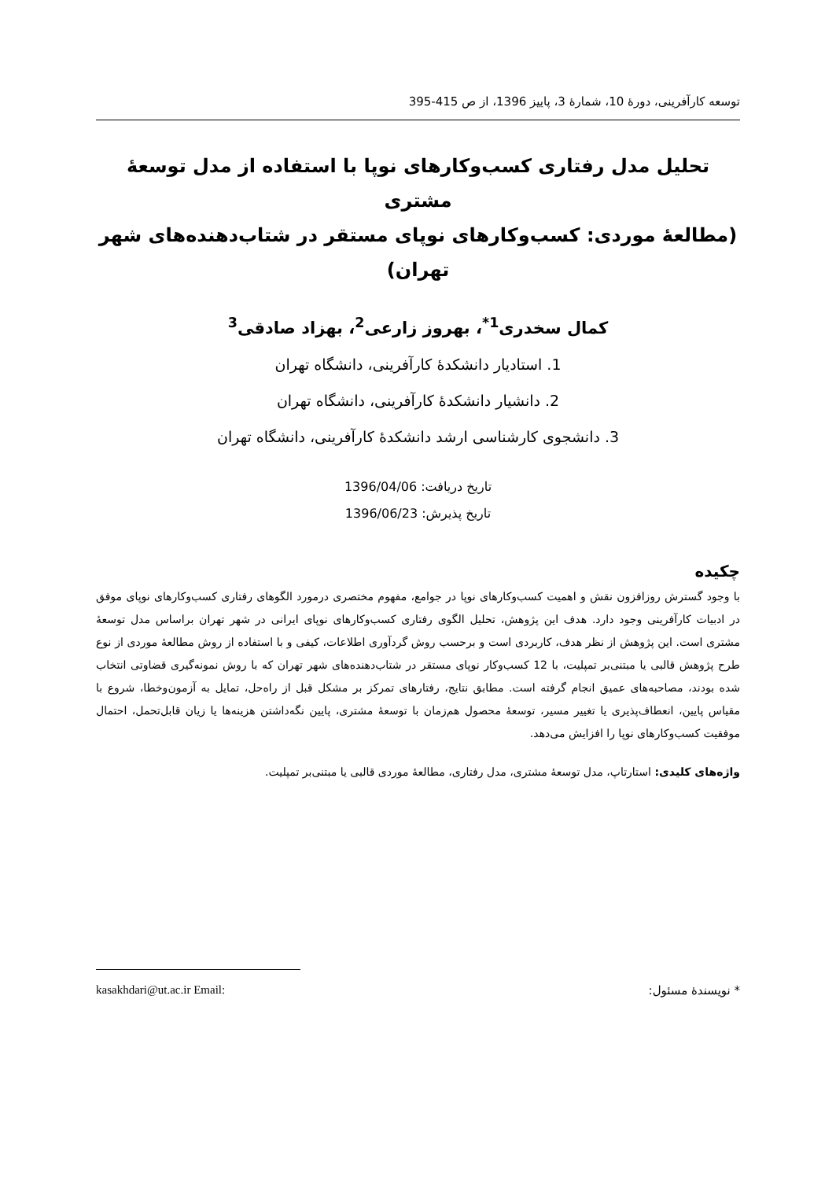توسعه کارآفرینی، دورۀ 10، شمارۀ 3، پاییز 1396، از ص 415-395
تحلیل مدل رفتاری کسب‌وکارهای نوپا با استفاده از مدل توسعۀ مشتری
(مطالعۀ موردی: کسب‌وکارهای نوپای مستقر در شتاب‌دهنده‌های شهر تهران)
کمال سخدری<sup>1*</sup>، بهروز زارعی<sup>2</sup>، بهزاد صادقی<sup>3</sup>
1. استادیار دانشکدۀ کارآفرینی، دانشگاه تهران
2. دانشیار دانشکدۀ کارآفرینی، دانشگاه تهران
3. دانشجوی کارشناسی ارشد دانشکدۀ کارآفرینی، دانشگاه تهران
تاریخ دریافت: 1396/04/06
تاریخ پذیرش: 1396/06/23
چکیده
با وجود گسترش روزافزون نقش و اهمیت کسب‌وکارهای نوپا در جوامع، مفهوم مختصری درمورد الگوهای رفتاری کسب‌وکارهای نوپای موفق در ادبیات کارآفرینی وجود دارد. هدف این پژوهش، تحلیل الگوی رفتاری کسب‌وکارهای نوپای ایرانی در شهر تهران براساس مدل توسعۀ مشتری است. این پژوهش از نظر هدف، کاربردی است و برحسب روش گردآوری اطلاعات، کیفی و با استفاده از روش مطالعۀ موردی از نوع طرح پژوهش قالبی یا مبتنی‌بر تمپلیت، با 12 کسب‌وکار نوپای مستقر در شتاب‌دهنده‌های شهر تهران که با روش نمونه‌گیری قضاوتی انتخاب شده بودند، مصاحبه‌های عمیق انجام گرفته است. مطابق نتایج، رفتارهای تمرکز بر مشکل قبل از راه‌حل، تمایل به آزمون‌وخطا، شروع با مقیاس پایین، انعطاف‌پذیری یا تغییر مسیر، توسعۀ محصول هم‌زمان با توسعۀ مشتری، پایین نگه‌داشتن هزینه‌ها یا زیان قابل‌تحمل، احتمال موفقیت کسب‌وکارهای نوپا را افزایش می‌دهد.
واژه‌های کلیدی: استارتاپ، مدل توسعۀ مشتری، مدل رفتاری، مطالعۀ موردی قالبی یا مبتنی‌بر تمپلیت.
* نویسندۀ مسئول: kasakhdari@ut.ac.ir Email: